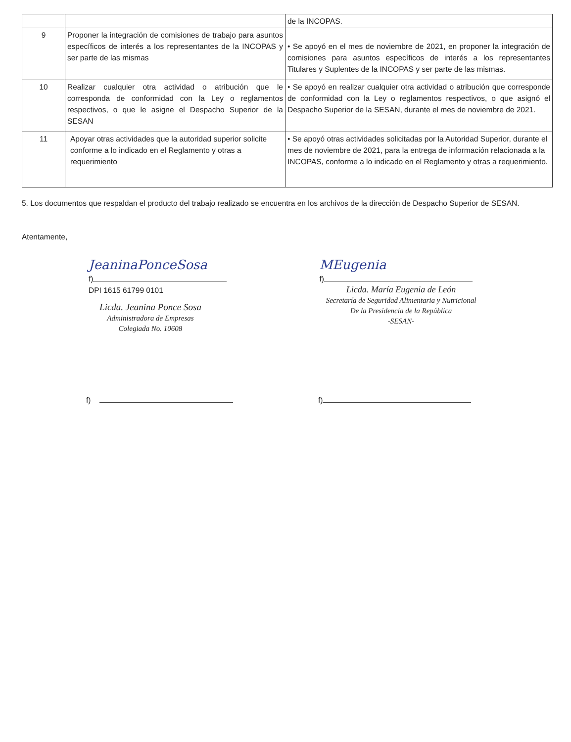| | | de la INCOPAS. |
| 9 | Proponer la integración de comisiones de trabajo para asuntos específicos de interés a los representantes de la INCOPAS y ser parte de las mismas | • Se apoyó en el mes de noviembre de 2021, en proponer la integración de comisiones para asuntos específicos de interés a los representantes Titulares y Suplentes de la INCOPAS y ser parte de las mismas. |
| 10 | Realizar cualquier otra actividad o atribución que le corresponda de conformidad con la Ley o reglamentos respectivos, o que le asigne el Despacho Superior de la SESAN | • Se apoyó en realizar cualquier otra actividad o atribución que corresponde de conformidad con la Ley o reglamentos respectivos, o que asignó el Despacho Superior de la SESAN, durante el mes de noviembre de 2021. |
| 11 | Apoyar otras actividades que la autoridad superior solicite conforme a lo indicado en el Reglamento y otras a requerimiento | • Se apoyó otras actividades solicitadas por la Autoridad Superior, durante el mes de noviembre de 2021, para la entrega de información relacionada a la INCOPAS, conforme a lo indicado en el Reglamento y otras a requerimiento. |
5. Los documentos que respaldan el producto del trabajo realizado se encuentra en los archivos de la dirección de Despacho Superior de SESAN.
Atentamente,
JeaninaPonceSosa
f)
DPI 1615 61799 0101
Licda. Jeanina Ponce Sosa
Administradora de Empresas
Colegiada No. 10608
MEugenia
f)
Licda. María Eugenia de León
Secretaría de Seguridad Alimentaria y Nutricional
De la Presidencia de la República
-SESAN-
f) f)